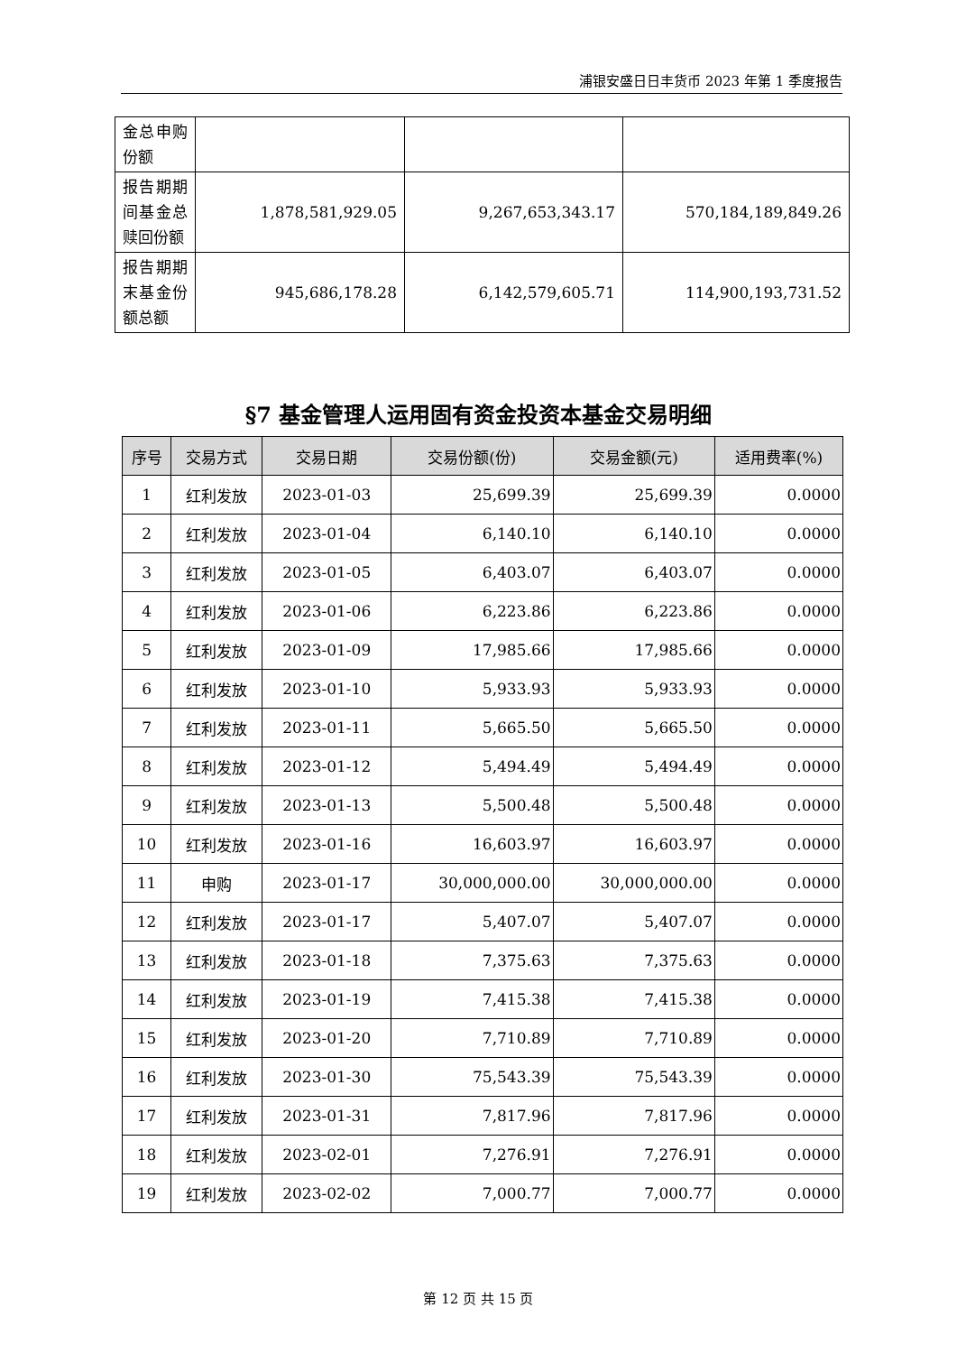浦银安盛日日丰货币 2023 年第 1 季度报告
| 金总申购份额 | | | |
| 报告期期间基金总赎回份额 | 1,878,581,929.05 | 9,267,653,343.17 | 570,184,189,849.26 |
| 报告期期末基金份额总额 | 945,686,178.28 | 6,142,579,605.71 | 114,900,193,731.52 |
§7 基金管理人运用固有资金投资本基金交易明细
| 序号 | 交易方式 | 交易日期 | 交易份额(份) | 交易金额(元) | 适用费率(%) |
| --- | --- | --- | --- | --- | --- |
| 1 | 红利发放 | 2023-01-03 | 25,699.39 | 25,699.39 | 0.0000 |
| 2 | 红利发放 | 2023-01-04 | 6,140.10 | 6,140.10 | 0.0000 |
| 3 | 红利发放 | 2023-01-05 | 6,403.07 | 6,403.07 | 0.0000 |
| 4 | 红利发放 | 2023-01-06 | 6,223.86 | 6,223.86 | 0.0000 |
| 5 | 红利发放 | 2023-01-09 | 17,985.66 | 17,985.66 | 0.0000 |
| 6 | 红利发放 | 2023-01-10 | 5,933.93 | 5,933.93 | 0.0000 |
| 7 | 红利发放 | 2023-01-11 | 5,665.50 | 5,665.50 | 0.0000 |
| 8 | 红利发放 | 2023-01-12 | 5,494.49 | 5,494.49 | 0.0000 |
| 9 | 红利发放 | 2023-01-13 | 5,500.48 | 5,500.48 | 0.0000 |
| 10 | 红利发放 | 2023-01-16 | 16,603.97 | 16,603.97 | 0.0000 |
| 11 | 申购 | 2023-01-17 | 30,000,000.00 | 30,000,000.00 | 0.0000 |
| 12 | 红利发放 | 2023-01-17 | 5,407.07 | 5,407.07 | 0.0000 |
| 13 | 红利发放 | 2023-01-18 | 7,375.63 | 7,375.63 | 0.0000 |
| 14 | 红利发放 | 2023-01-19 | 7,415.38 | 7,415.38 | 0.0000 |
| 15 | 红利发放 | 2023-01-20 | 7,710.89 | 7,710.89 | 0.0000 |
| 16 | 红利发放 | 2023-01-30 | 75,543.39 | 75,543.39 | 0.0000 |
| 17 | 红利发放 | 2023-01-31 | 7,817.96 | 7,817.96 | 0.0000 |
| 18 | 红利发放 | 2023-02-01 | 7,276.91 | 7,276.91 | 0.0000 |
| 19 | 红利发放 | 2023-02-02 | 7,000.77 | 7,000.77 | 0.0000 |
第 12 页 共 15 页